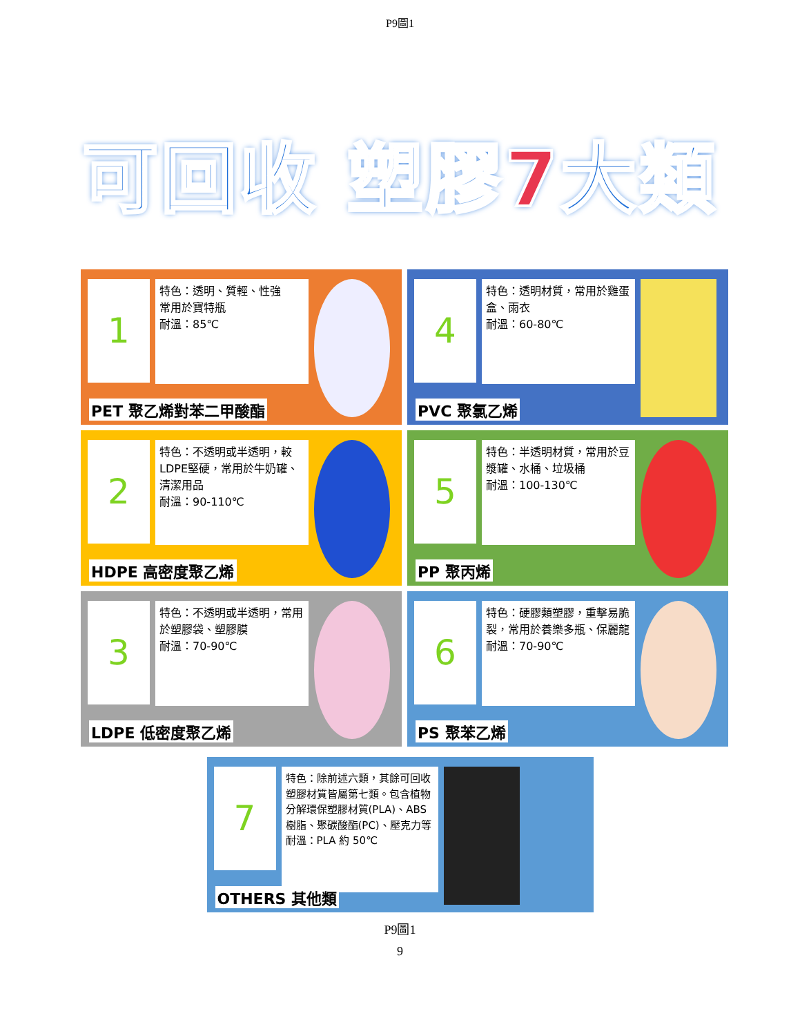P9圖1
可回收 塑膠7大類
1
特色：透明、質輕、性強
常用於寶特瓶
耐溫：85℃
PET 聚乙烯對苯二甲酸酯
4
特色：透明材質，常用於雞蛋盒、雨衣
耐溫：60-80℃
PVC 聚氯乙烯
2
特色：不透明或半透明，較LDPE堅硬，常用於牛奶罐、清潔用品
耐溫：90-110℃
HDPE 高密度聚乙烯
5
特色：半透明材質，常用於豆漿罐、水桶、垃圾桶
耐溫：100-130℃
PP 聚丙烯
3
特色：不透明或半透明，常用於塑膠袋、塑膠膜
耐溫：70-90℃
LDPE 低密度聚乙烯
6
特色：硬膠類塑膠，重擊易脆裂，常用於養樂多瓶、保麗龍
耐溫：70-90℃
PS 聚苯乙烯
7
特色：除前述六類，其餘可回收塑膠材質皆屬第七類。包含植物分解環保塑膠材質(PLA)、ABS樹脂、聚碳酸酯(PC)、壓克力等
耐溫：PLA 約 50℃
OTHERS 其他類
P9圖1
9